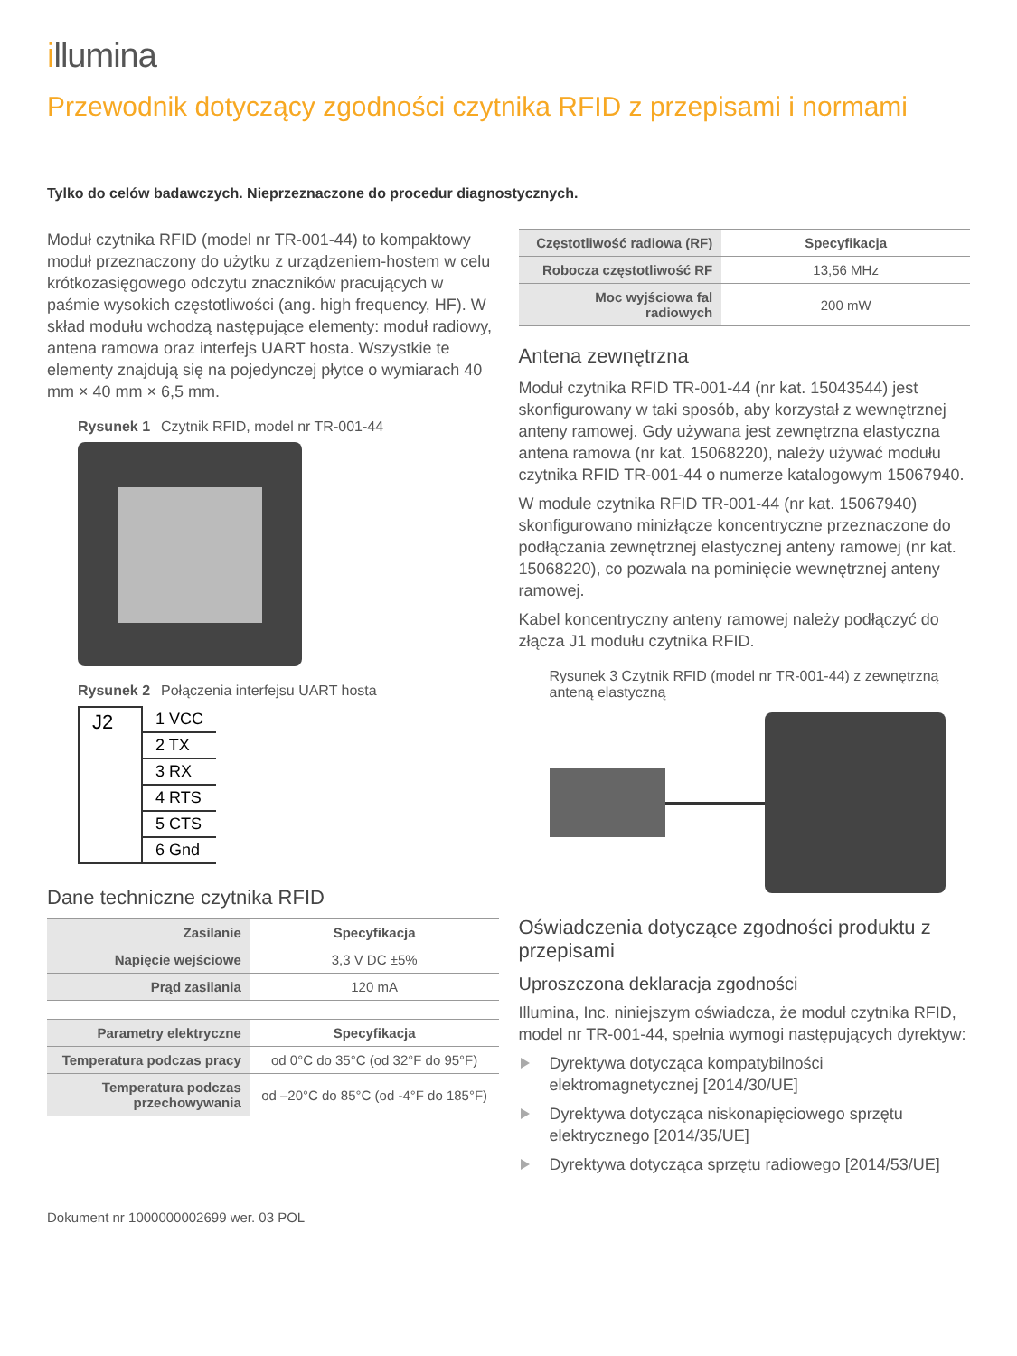illumina
Przewodnik dotyczący zgodności czytnika RFID z przepisami i normami
Tylko do celów badawczych. Nieprzeznaczone do procedur diagnostycznych.
Moduł czytnika RFID (model nr TR-001-44) to kompaktowy moduł przeznaczony do użytku z urządzeniem-hostem w celu krótkozasięgowego odczytu znaczników pracujących w paśmie wysokich częstotliwości (ang. high frequency, HF). W skład modułu wchodzą następujące elementy: moduł radiowy, antena ramowa oraz interfejs UART hosta. Wszystkie te elementy znajdują się na pojedynczej płytce o wymiarach 40 mm × 40 mm × 6,5 mm.
Rysunek 1 Czytnik RFID, model nr TR-001-44
Rysunek 2 Połączenia interfejsu UART hosta
| J2 | 1 VCC |
| | 2 TX |
| | 3 RX |
| | 4 RTS |
| | 5 CTS |
| | 6 Gnd |
Dane techniczne czytnika RFID
| Zasilanie | Specyfikacja |
| Napięcie wejściowe | 3,3 V DC ±5% |
| Prąd zasilania | 120 mA |
| Parametry elektryczne | Specyfikacja |
| Temperatura podczas pracy | od 0°C do 35°C (od 32°F do 95°F) |
| Temperatura podczas przechowywania | od –20°C do 85°C (od -4°F do 185°F) |
| Częstotliwość radiowa (RF) | Specyfikacja |
| Robocza częstotliwość RF | 13,56 MHz |
| Moc wyjściowa fal radiowych | 200 mW |
Antena zewnętrzna
Moduł czytnika RFID TR-001-44 (nr kat. 15043544) jest skonfigurowany w taki sposób, aby korzystał z wewnętrznej anteny ramowej. Gdy używana jest zewnętrzna elastyczna antena ramowa (nr kat. 15068220), należy używać modułu czytnika RFID TR-001-44 o numerze katalogowym 15067940.
W module czytnika RFID TR-001-44 (nr kat. 15067940) skonfigurowano minizłącze koncentryczne przeznaczone do podłączania zewnętrznej elastycznej anteny ramowej (nr kat. 15068220), co pozwala na pominięcie wewnętrznej anteny ramowej.
Kabel koncentryczny anteny ramowej należy podłączyć do złącza J1 modułu czytnika RFID.
Rysunek 3 Czytnik RFID (model nr TR-001-44) z zewnętrzną anteną elastyczną
Oświadczenia dotyczące zgodności produktu z przepisami
Uproszczona deklaracja zgodności
Illumina, Inc. niniejszym oświadcza, że moduł czytnika RFID, model nr TR-001-44, spełnia wymogi następujących dyrektyw:
Dyrektywa dotycząca kompatybilności elektromagnetycznej [2014/30/UE]
Dyrektywa dotycząca niskonapięciowego sprzętu elektrycznego [2014/35/UE]
Dyrektywa dotycząca sprzętu radiowego [2014/53/UE]
Dokument nr 1000000002699 wer. 03 POL